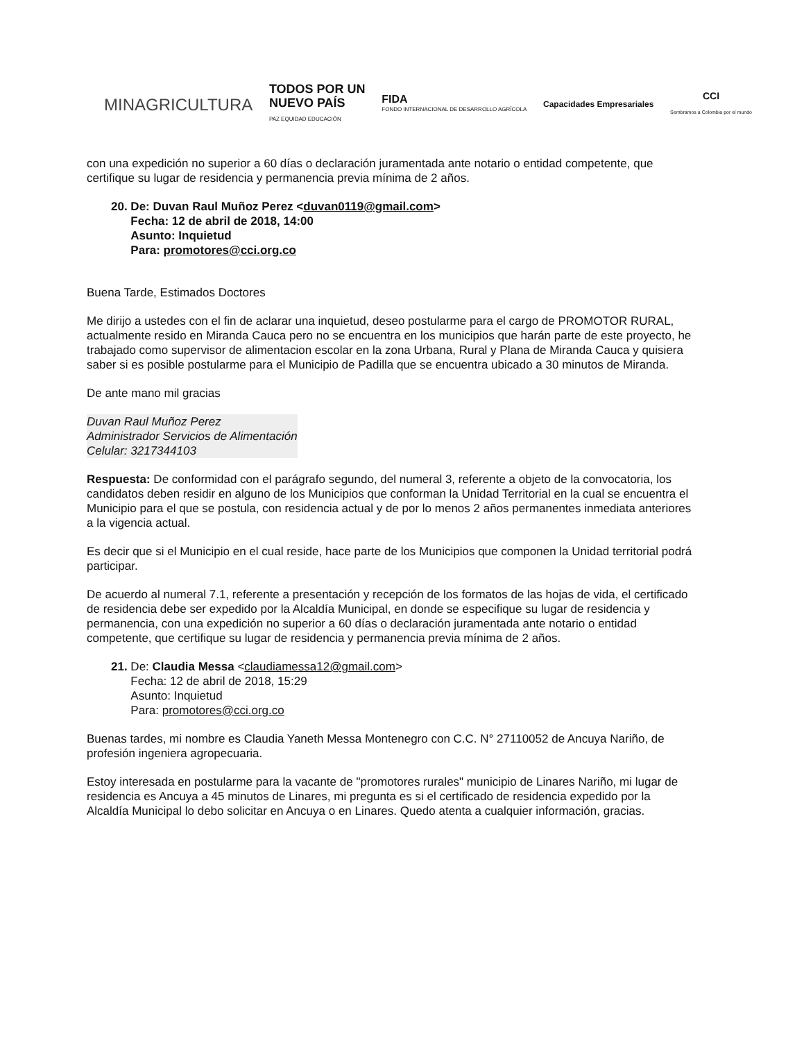MINAGRICULTURA
TODOS POR UN
NUEVO PAÍS
PAZ EQUIDAD EDUCACIÓN
FIDA
FONDO INTERNACIONAL DE DESARROLLO AGRÍCOLA
Capacidades Empresariales
CCI
Sembramos a Colombia por el mundo
con una expedición no superior a 60 días o declaración juramentada ante notario o entidad competente, que certifique su lugar de residencia y permanencia previa mínima de 2 años.
20. De: Duvan Raul Muñoz Perez <duvan0119@gmail.com>
Fecha: 12 de abril de 2018, 14:00
Asunto: Inquietud
Para: promotores@cci.org.co
Buena Tarde, Estimados Doctores
Me dirijo a ustedes con el fin de aclarar una inquietud, deseo postularme para el cargo de PROMOTOR RURAL, actualmente resido en Miranda Cauca pero no se encuentra en los municipios que harán parte de este proyecto, he trabajado como supervisor de alimentacion escolar en la zona Urbana, Rural y Plana de Miranda Cauca y quisiera saber si es posible postularme para el Municipio de Padilla que se encuentra ubicado a 30 minutos de Miranda.
De ante mano mil gracias
Duvan Raul Muñoz Perez
Administrador Servicios de Alimentación
Celular: 3217344103
Respuesta: De conformidad con el parágrafo segundo, del numeral 3, referente a objeto de la convocatoria, los candidatos deben residir en alguno de los Municipios que conforman la Unidad Territorial en la cual se encuentra el Municipio para el que se postula, con residencia actual y de por lo menos 2 años permanentes inmediata anteriores a la vigencia actual.
Es decir que si el Municipio en el cual reside, hace parte de los Municipios que componen la Unidad territorial podrá participar.
De acuerdo al numeral 7.1, referente a presentación y recepción de los formatos de las hojas de vida, el certificado de residencia debe ser expedido por la Alcaldía Municipal, en donde se especifique su lugar de residencia y permanencia, con una expedición no superior a 60 días o declaración juramentada ante notario o entidad competente, que certifique su lugar de residencia y permanencia previa mínima de 2 años.
21. De: Claudia Messa <claudiamessa12@gmail.com>
Fecha: 12 de abril de 2018, 15:29
Asunto: Inquietud
Para: promotores@cci.org.co
Buenas tardes, mi nombre es Claudia Yaneth Messa Montenegro con C.C. N° 27110052 de Ancuya Nariño, de profesión ingeniera agropecuaria.
Estoy interesada en postularme para la vacante de "promotores rurales" municipio de Linares Nariño, mi lugar de residencia es Ancuya a 45 minutos de Linares, mi pregunta es si el certificado de residencia expedido por la Alcaldía Municipal lo debo solicitar en Ancuya o en Linares. Quedo atenta a cualquier información, gracias.